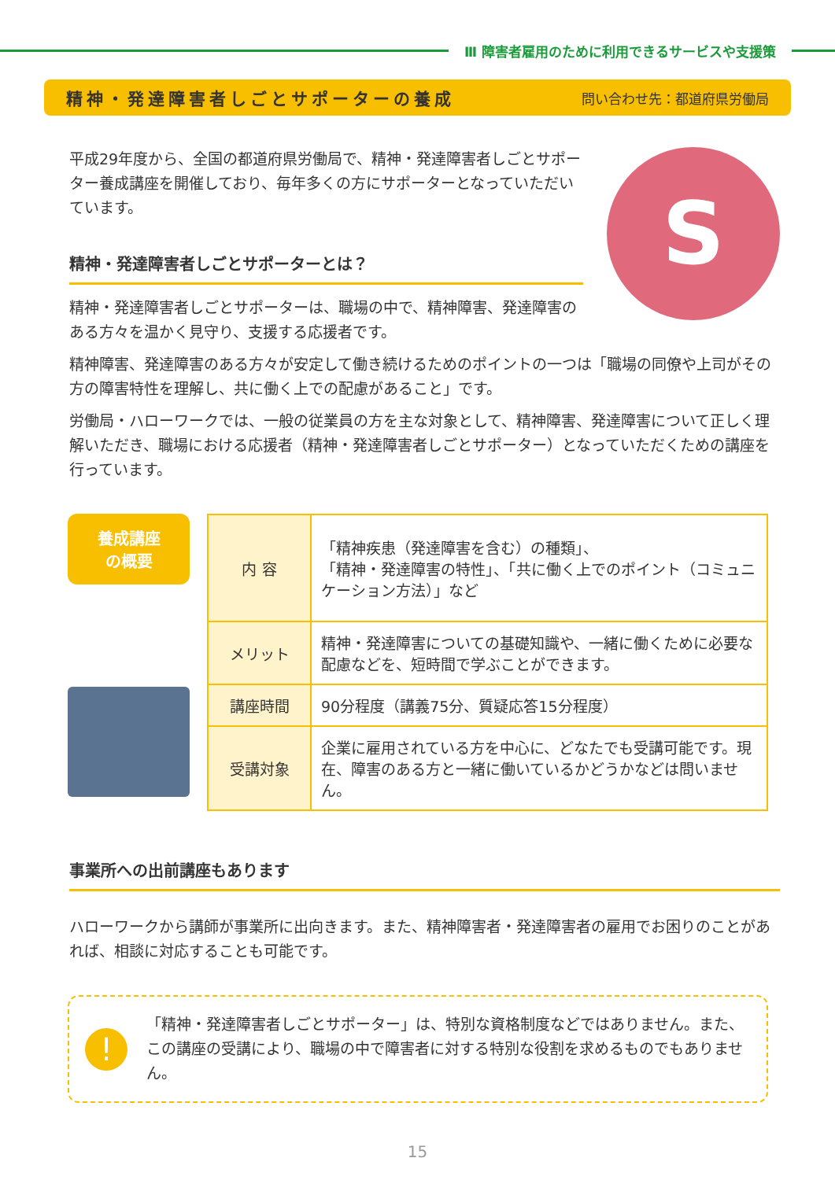Ⅲ 障害者雇用のために利用できるサービスや支援策
精神・発達障害者しごとサポーターの養成 問い合わせ先：都道府県労働局
平成29年度から、全国の都道府県労働局で、精神・発達障害者しごとサポーター養成講座を開催しており、毎年多くの方にサポーターとなっていただいています。
精神・発達障害者しごとサポーターとは？
精神・発達障害者しごとサポーターは、職場の中で、精神障害、発達障害のある方々を温かく見守り、支援する応援者です。
S
精神障害、発達障害のある方々が安定して働き続けるためのポイントの一つは「職場の同僚や上司がその方の障害特性を理解し、共に働く上での配慮があること」です。
労働局・ハローワークでは、一般の従業員の方を主な対象として、精神障害、発達障害について正しく理解いただき、職場における応援者（精神・発達障害者しごとサポーター）となっていただくための講座を行っています。
養成講座
の概要
| 内 容 | 「精神疾患（発達障害を含む）の種類」、 「精神・発達障害の特性」、「共に働く上でのポイント（コミュニケーション方法）」など |
| メリット | 精神・発達障害についての基礎知識や、一緒に働くために必要な配慮などを、短時間で学ぶことができます。 |
| 講座時間 | 90分程度（講義75分、質疑応答15分程度） |
| 受講対象 | 企業に雇用されている方を中心に、どなたでも受講可能です。現在、障害のある方と一緒に働いているかどうかなどは問いません。 |
事業所への出前講座もあります
ハローワークから講師が事業所に出向きます。また、精神障害者・発達障害者の雇用でお困りのことがあれば、相談に対応することも可能です。
!
「精神・発達障害者しごとサポーター」は、特別な資格制度などではありません。また、この講座の受講により、職場の中で障害者に対する特別な役割を求めるものでもありません。
15